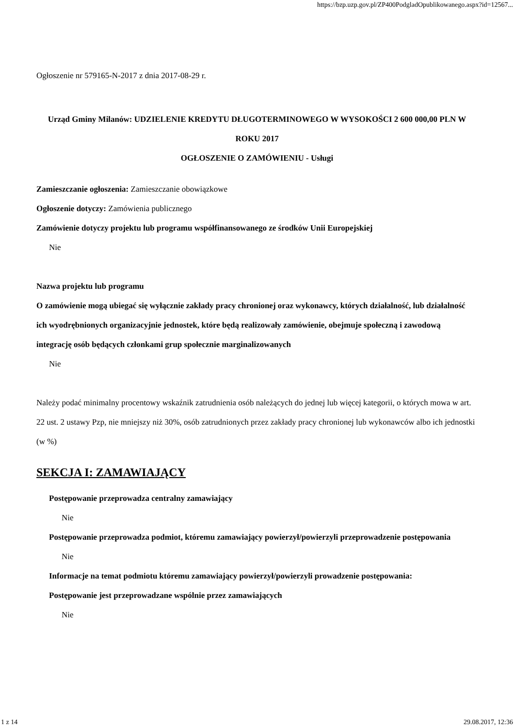https://bzp.uzp.gov.pl/ZP400PodgladOpublikowanego.aspx?id=12567...
Ogłoszenie nr 579165-N-2017 z dnia 2017-08-29 r.
Urząd Gminy Milanów: UDZIELENIE KREDYTU DŁUGOTERMINOWEGO W WYSOKOŚCI 2 600 000,00 PLN W ROKU 2017
OGŁOSZENIE O ZAMÓWIENIU - Usługi
Zamieszczanie ogłoszenia: Zamieszczanie obowiązkowe
Ogłoszenie dotyczy: Zamówienia publicznego
Zamówienie dotyczy projektu lub programu współfinansowanego ze środków Unii Europejskiej
Nie
Nazwa projektu lub programu
O zamówienie mogą ubiegać się wyłącznie zakłady pracy chronionej oraz wykonawcy, których działalność, lub działalność ich wyodrębnionych organizacyjnie jednostek, które będą realizowały zamówienie, obejmuje społeczną i zawodową integrację osób będących członkami grup społecznie marginalizowanych
Nie
Należy podać minimalny procentowy wskaźnik zatrudnienia osób należących do jednej lub więcej kategorii, o których mowa w art. 22 ust. 2 ustawy Pzp, nie mniejszy niż 30%, osób zatrudnionych przez zakłady pracy chronionej lub wykonawców albo ich jednostki (w %)
SEKCJA I: ZAMAWIAJĄCY
Postępowanie przeprowadza centralny zamawiający
Nie
Postępowanie przeprowadza podmiot, któremu zamawiający powierzył/powierzyli przeprowadzenie postępowania
Nie
Informacje na temat podmiotu któremu zamawiający powierzył/powierzyli prowadzenie postępowania:
Postępowanie jest przeprowadzane wspólnie przez zamawiających
Nie
1 z 14 29.08.2017, 12:36